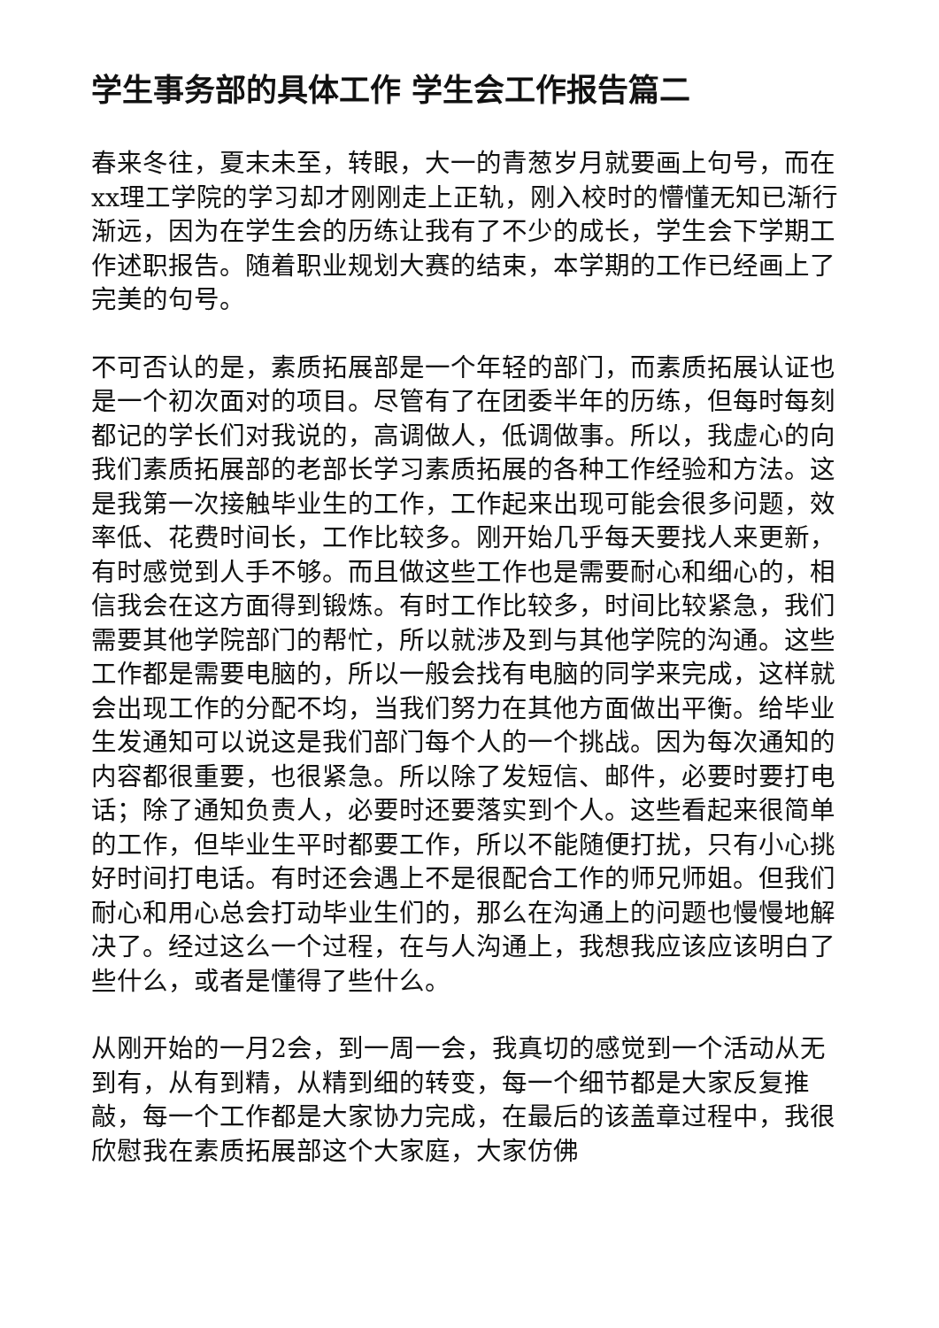学生事务部的具体工作 学生会工作报告篇二
春来冬往，夏末未至，转眼，大一的青葱岁月就要画上句号，而在xx理工学院的学习却才刚刚走上正轨，刚入校时的懵懂无知已渐行渐远，因为在学生会的历练让我有了不少的成长，学生会下学期工作述职报告。随着职业规划大赛的结束，本学期的工作已经画上了完美的句号。
不可否认的是，素质拓展部是一个年轻的部门，而素质拓展认证也是一个初次面对的项目。尽管有了在团委半年的历练，但每时每刻都记的学长们对我说的，高调做人，低调做事。所以，我虚心的向我们素质拓展部的老部长学习素质拓展的各种工作经验和方法。这是我第一次接触毕业生的工作，工作起来出现可能会很多问题，效率低、花费时间长，工作比较多。刚开始几乎每天要找人来更新，有时感觉到人手不够。而且做这些工作也是需要耐心和细心的，相信我会在这方面得到锻炼。有时工作比较多，时间比较紧急，我们需要其他学院部门的帮忙，所以就涉及到与其他学院的沟通。这些工作都是需要电脑的，所以一般会找有电脑的同学来完成，这样就会出现工作的分配不均，当我们努力在其他方面做出平衡。给毕业生发通知可以说这是我们部门每个人的一个挑战。因为每次通知的内容都很重要，也很紧急。所以除了发短信、邮件，必要时要打电话；除了通知负责人，必要时还要落实到个人。这些看起来很简单的工作，但毕业生平时都要工作，所以不能随便打扰，只有小心挑好时间打电话。有时还会遇上不是很配合工作的师兄师姐。但我们耐心和用心总会打动毕业生们的，那么在沟通上的问题也慢慢地解决了。经过这么一个过程，在与人沟通上，我想我应该应该明白了些什么，或者是懂得了些什么。
从刚开始的一月2会，到一周一会，我真切的感觉到一个活动从无到有，从有到精，从精到细的转变，每一个细节都是大家反复推敲，每一个工作都是大家协力完成，在最后的该盖章过程中，我很欣慰我在素质拓展部这个大家庭，大家仿佛